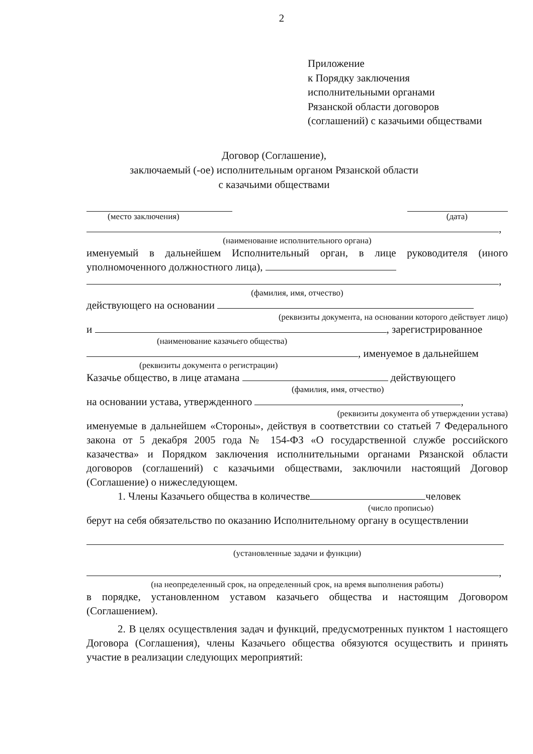2
Приложение
к Порядку заключения
исполнительными органами
Рязанской области договоров
(соглашений) с казачьими обществами
Договор (Соглашение),
заключаемый (-ое) исполнительным органом Рязанской области
с казачьими обществами
(место заключения) (дата)
,
(наименование исполнительного органа)
именуемый в дальнейшем Исполнительный орган, в лице руководителя (иного уполномоченного должностного лица),
,
(фамилия, имя, отчество)
действующего на основании
(реквизиты документа, на основании которого действует лицо)
и , зарегистрированное
(наименование казачьего общества)
, именуемое в дальнейшем
(реквизиты документа о регистрации)
Казачье общество, в лице атамана действующего
(фамилия, имя, отчество)
на основании устава, утвержденного ,
(реквизиты документа об утверждении устава)
именуемые в дальнейшем «Стороны», действуя в соответствии со статьей 7 Федерального закона от 5 декабря 2005 года № 154-ФЗ «О государственной службе российского казачества» и Порядком заключения исполнительными органами Рязанской области договоров (соглашений) с казачьими обществами, заключили настоящий Договор (Соглашение) о нижеследующем.
1. Члены Казачьего общества в количестве человек
(число прописью)
берут на себя обязательство по оказанию Исполнительному органу в осуществлении
(установленные задачи и функции)
,
(на неопределенный срок, на определенный срок, на время выполнения работы)
в порядке, установленном уставом казачьего общества и настоящим Договором (Соглашением).
2. В целях осуществления задач и функций, предусмотренных пунктом 1 настоящего Договора (Соглашения), члены Казачьего общества обязуются осуществить и принять участие в реализации следующих мероприятий: